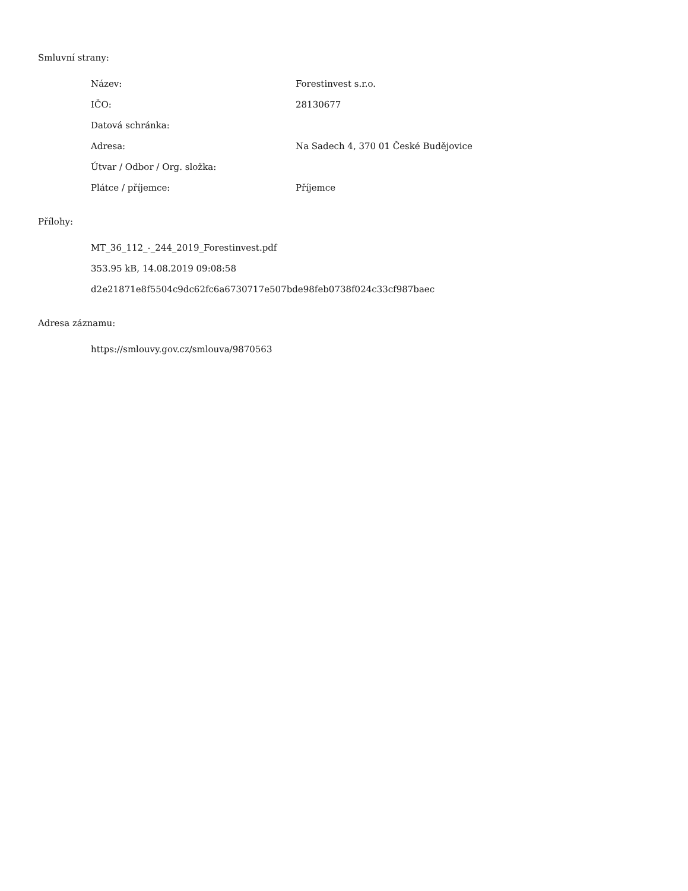Smluvní strany:
| Název: | Forestinvest s.r.o. |
| IČO: | 28130677 |
| Datová schránka: | |
| Adresa: | Na Sadech 4, 370 01 České Budějovice |
| Útvar / Odbor / Org. složka: | |
| Plátce / příjemce: | Příjemce |
Přílohy:
MT_36_112_-_244_2019_Forestinvest.pdf
353.95 kB, 14.08.2019 09:08:58
d2e21871e8f5504c9dc62fc6a6730717e507bde98feb0738f024c33cf987baec
Adresa záznamu:
https://smlouvy.gov.cz/smlouva/9870563